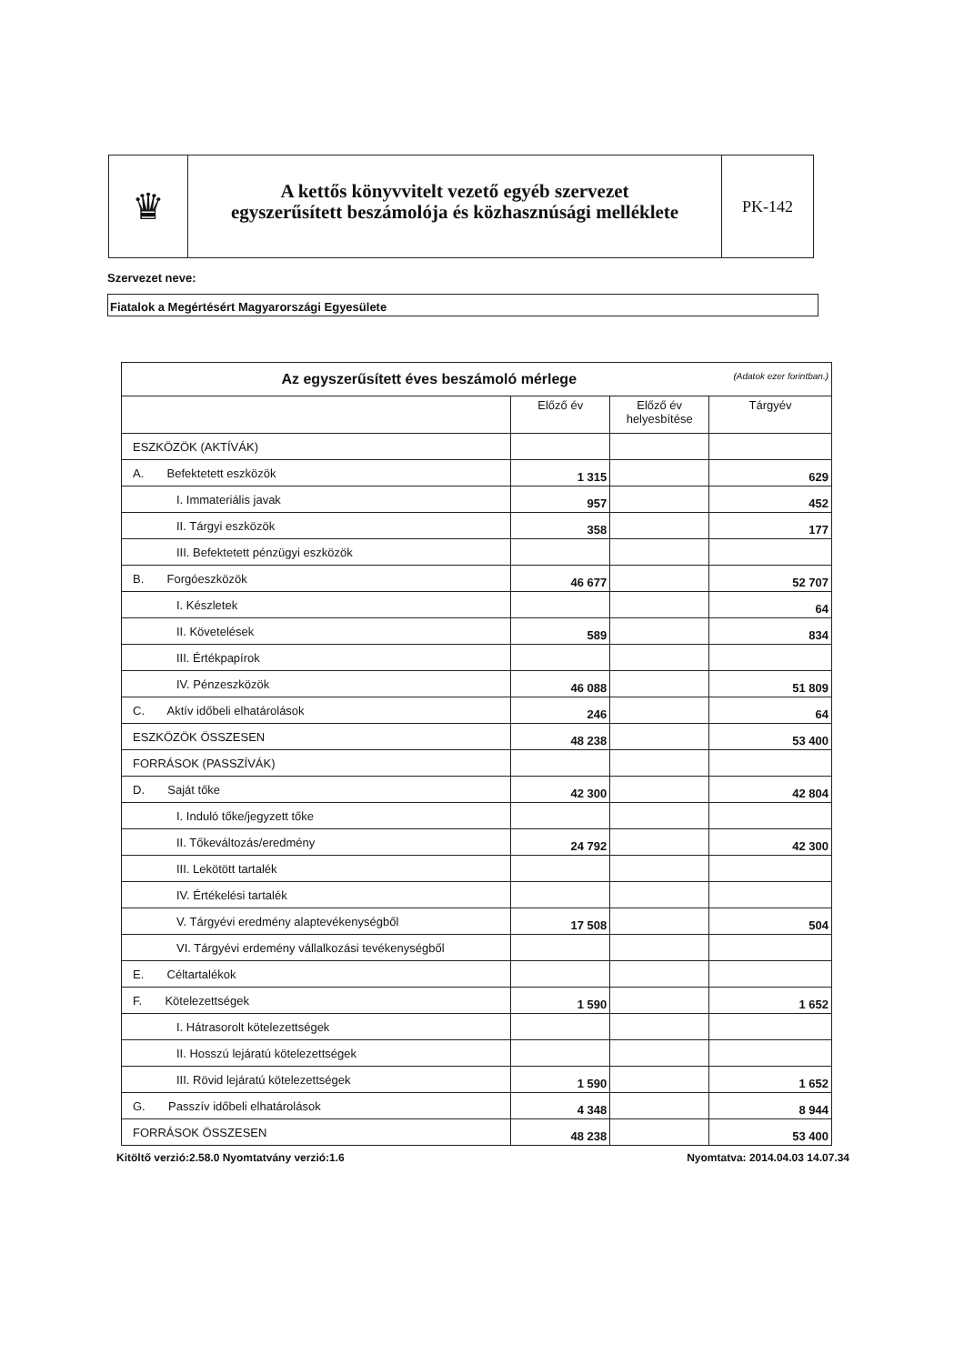♛
A kettős könyvvitelt vezető egyéb szervezet
egyszerűsített beszámolója és közhasznúsági melléklete
PK-142
Szervezet neve:
Fiatalok a Megértésért Magyarországi Egyesülete
| Az egyszerűsített éves beszámoló mérlege (Adatok ezer forintban.) | | | |
| --- | --- | --- | --- |
| | Előző év | Előző év helyesbítése | Tárgyév |
| ESZKÖZÖK (AKTÍVÁK) | | | |
| A. Befektetett eszközök | 1 315 | | 629 |
| I. Immateriális javak | 957 | | 452 |
| II. Tárgyi eszközök | 358 | | 177 |
| III. Befektetett pénzügyi eszközök | | | |
| B. Forgóeszközök | 46 677 | | 52 707 |
| I. Készletek | | | 64 |
| II. Követelések | 589 | | 834 |
| III. Értékpapírok | | | |
| IV. Pénzeszközök | 46 088 | | 51 809 |
| C. Aktív időbeli elhatárolások | 246 | | 64 |
| ESZKÖZÖK ÖSSZESEN | 48 238 | | 53 400 |
| FORRÁSOK (PASSZÍVÁK) | | | |
| D. Saját tőke | 42 300 | | 42 804 |
| I. Induló tőke/jegyzett tőke | | | |
| II. Tőkeváltozás/eredmény | 24 792 | | 42 300 |
| III. Lekötött tartalék | | | |
| IV. Értékelési tartalék | | | |
| V. Tárgyévi eredmény alaptevékenységből | 17 508 | | 504 |
| VI. Tárgyévi erdemény vállalkozási tevékenységből | | | |
| E. Céltartalékok | | | |
| F. Kötelezettségek | 1 590 | | 1 652 |
| I. Hátrasorolt kötelezettségek | | | |
| II. Hosszú lejáratú kötelezettségek | | | |
| III. Rövid lejáratú kötelezettségek | 1 590 | | 1 652 |
| G. Passzív időbeli elhatárolások | 4 348 | | 8 944 |
| FORRÁSOK ÖSSZESEN | 48 238 | | 53 400 |
Kitöltő verzió:2.58.0 Nyomtatvány verzió:1.6 Nyomtatva: 2014.04.03 14.07.34